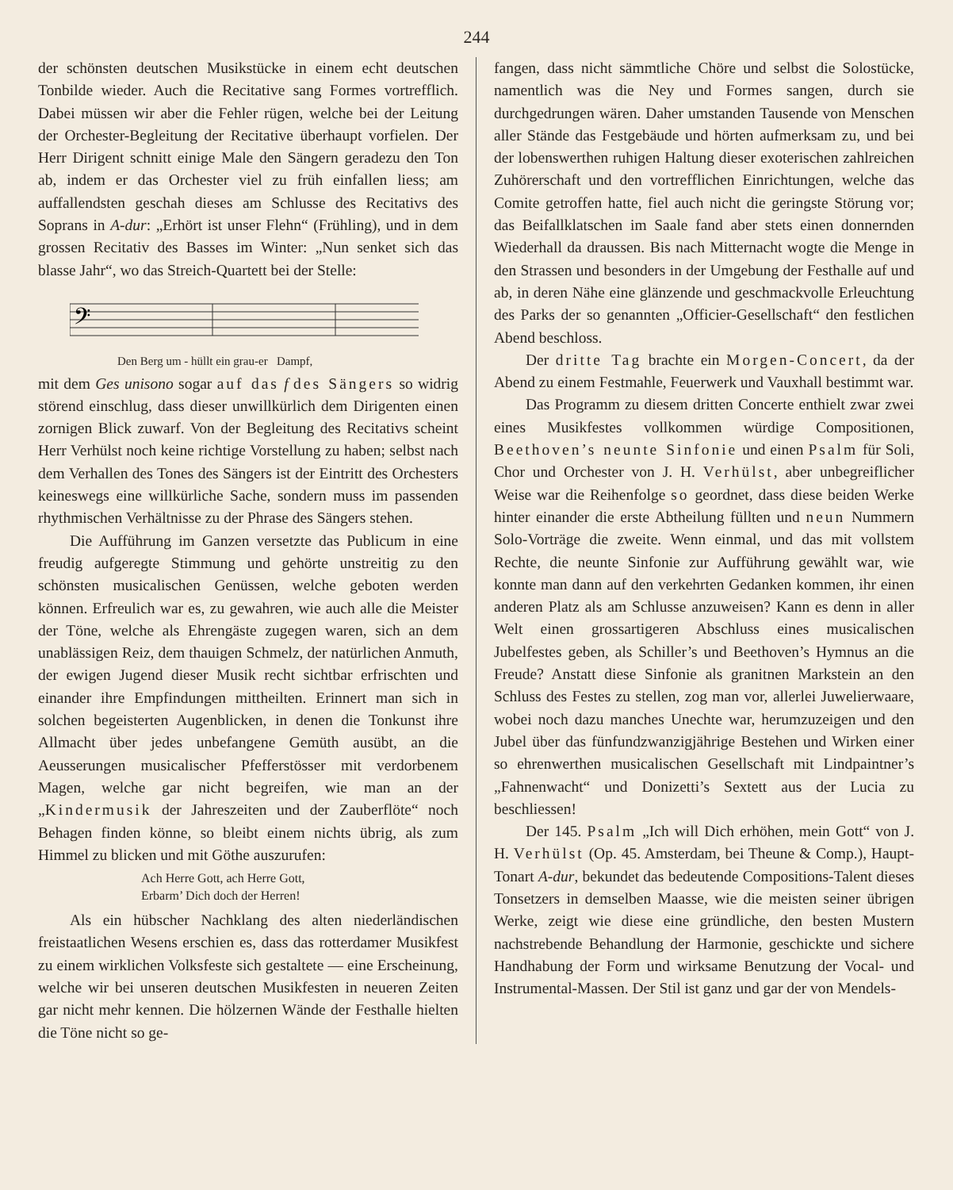244
der schönsten deutschen Musikstücke in einem echt deutschen Tonbilde wieder. Auch die Recitative sang Formes vortrefflich. Dabei müssen wir aber die Fehler rügen, welche bei der Leitung der Orchester-Begleitung der Recitative überhaupt vorfielen. Der Herr Dirigent schnitt einige Male den Sängern geradezu den Ton ab, indem er das Orchester viel zu früh einfallen liess; am auffallendsten geschah dieses am Schlusse des Recitativs des Soprans in A-dur: „Erhört ist unser Flehn“ (Frühling), und in dem grossen Recitativ des Basses im Winter: „Nun senket sich das blasse Jahr“, wo das Streich-Quartett bei der Stelle:
𝄢
Den Berg um - hüllt ein grau-er Dampf,
mit dem Ges unisono sogar auf das f des Sängers so widrig störend einschlug, dass dieser unwillkürlich dem Dirigenten einen zornigen Blick zuwarf. Von der Begleitung des Recitativs scheint Herr Verhülst noch keine richtige Vorstellung zu haben; selbst nach dem Verhallen des Tones des Sängers ist der Eintritt des Orchesters keineswegs eine willkürliche Sache, sondern muss im passenden rhythmischen Verhältnisse zu der Phrase des Sängers stehen.
Die Aufführung im Ganzen versetzte das Publicum in eine freudig aufgeregte Stimmung und gehörte unstreitig zu den schönsten musicalischen Genüssen, welche geboten werden können. Erfreulich war es, zu gewahren, wie auch alle die Meister der Töne, welche als Ehrengäste zugegen waren, sich an dem unablässigen Reiz, dem thauigen Schmelz, der natürlichen Anmuth, der ewigen Jugend dieser Musik recht sichtbar erfrischten und einander ihre Empfindungen mittheilten. Erinnert man sich in solchen begeisterten Augenblicken, in denen die Tonkunst ihre Allmacht über jedes unbefangene Gemüth ausübt, an die Aeusserungen musicalischer Pfefferstösser mit verdorbenem Magen, welche gar nicht begreifen, wie man an der „Kindermusik der Jahreszeiten und der Zauberflöte“ noch Behagen finden könne, so bleibt einem nichts übrig, als zum Himmel zu blicken und mit Göthe auszurufen:
Ach Herre Gott, ach Herre Gott,
Erbarm’ Dich doch der Herren!
Als ein hübscher Nachklang des alten niederländischen freistaatlichen Wesens erschien es, dass das rotterdamer Musikfest zu einem wirklichen Volksfeste sich gestaltete — eine Erscheinung, welche wir bei unseren deutschen Musikfesten in neueren Zeiten gar nicht mehr kennen. Die hölzernen Wände der Festhalle hielten die Töne nicht so ge-
fangen, dass nicht sämmtliche Chöre und selbst die Solostücke, namentlich was die Ney und Formes sangen, durch sie durchgedrungen wären. Daher umstanden Tausende von Menschen aller Stände das Festgebäude und hörten aufmerksam zu, und bei der lobenswerthen ruhigen Haltung dieser exoterischen zahlreichen Zuhörerschaft und den vortrefflichen Einrichtungen, welche das Comite getroffen hatte, fiel auch nicht die geringste Störung vor; das Beifallklatschen im Saale fand aber stets einen donnernden Wiederhall da draussen. Bis nach Mitternacht wogte die Menge in den Strassen und besonders in der Umgebung der Festhalle auf und ab, in deren Nähe eine glänzende und geschmackvolle Erleuchtung des Parks der so genannten „Officier-Gesellschaft“ den festlichen Abend beschloss.
Der dritte Tag brachte ein Morgen-Concert, da der Abend zu einem Festmahle, Feuerwerk und Vauxhall bestimmt war.
Das Programm zu diesem dritten Concerte enthielt zwar zwei eines Musikfestes vollkommen würdige Compositionen, Beethoven’s neunte Sinfonie und einen Psalm für Soli, Chor und Orchester von J. H. Verhülst, aber unbegreiflicher Weise war die Reihenfolge so geordnet, dass diese beiden Werke hinter einander die erste Abtheilung füllten und neun Nummern Solo-Vorträge die zweite. Wenn einmal, und das mit vollstem Rechte, die neunte Sinfonie zur Aufführung gewählt war, wie konnte man dann auf den verkehrten Gedanken kommen, ihr einen anderen Platz als am Schlusse anzuweisen? Kann es denn in aller Welt einen grossartigeren Abschluss eines musicalischen Jubelfestes geben, als Schiller’s und Beethoven’s Hymnus an die Freude? Anstatt diese Sinfonie als granitnen Markstein an den Schluss des Festes zu stellen, zog man vor, allerlei Juwelierwaare, wobei noch dazu manches Unechte war, herumzuzeigen und den Jubel über das fünfundzwanzigjährige Bestehen und Wirken einer so ehrenwerthen musicalischen Gesellschaft mit Lindpaintner’s „Fahnenwacht“ und Donizetti’s Sextett aus der Lucia zu beschliessen!
Der 145. Psalm „Ich will Dich erhöhen, mein Gott“ von J. H. Verhülst (Op. 45. Amsterdam, bei Theune & Comp.), Haupt-Tonart A-dur, bekundet das bedeutende Compositions-Talent dieses Tonsetzers in demselben Maasse, wie die meisten seiner übrigen Werke, zeigt wie diese eine gründliche, den besten Mustern nachstrebende Behandlung der Harmonie, geschickte und sichere Handhabung der Form und wirksame Benutzung der Vocal- und Instrumental-Massen. Der Stil ist ganz und gar der von Mendels-